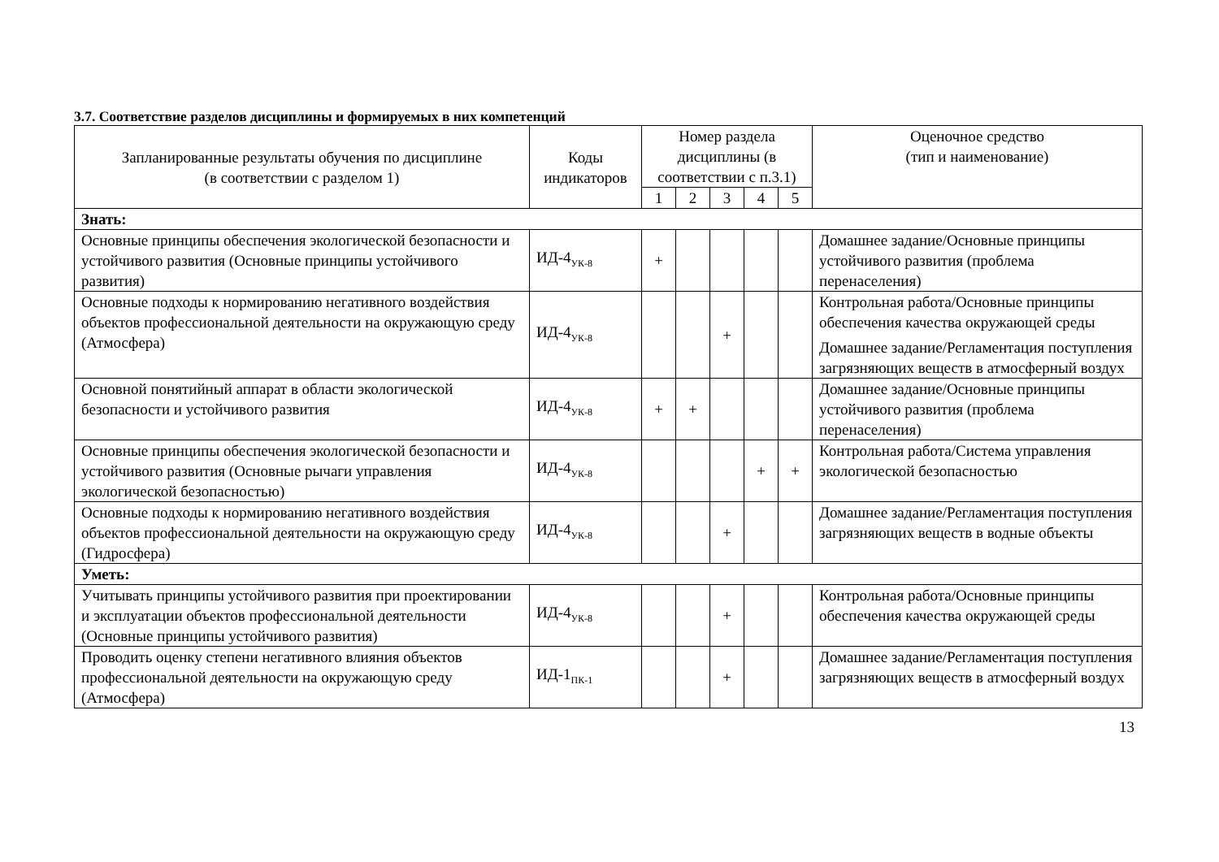3.7. Соответствие разделов дисциплины и формируемых в них компетенций
| Запланированные результаты обучения по дисциплине (в соответствии с разделом 1) | Коды индикаторов | Номер раздела дисциплины (в соответствии с п.3.1) | | | | | Оценочное средство (тип и наименование) |
| --- | --- | --- | --- | --- | --- | --- | --- |
| | | 1 | 2 | 3 | 4 | 5 | |
| Знать: | | | | | | | |
| Основные принципы обеспечения экологической безопасности и устойчивого развития (Основные принципы устойчивого развития) | ИД-4<sub>УК-8</sub> | + | | | | | Домашнее задание/Основные принципы устойчивого развития (проблема перенаселения) |
| Основные подходы к нормированию негативного воздействия объектов профессиональной деятельности на окружающую среду (Атмосфера) | ИД-4<sub>УК-8</sub> | | | + | | | Контрольная работа/Основные принципы обеспечения качества окружающей среды Домашнее задание/Регламентация поступления загрязняющих веществ в атмосферный воздух |
| Основной понятийный аппарат в области экологической безопасности и устойчивого развития | ИД-4<sub>УК-8</sub> | + | + | | | | Домашнее задание/Основные принципы устойчивого развития (проблема перенаселения) |
| Основные принципы обеспечения экологической безопасности и устойчивого развития (Основные рычаги управления экологической безопасностью) | ИД-4<sub>УК-8</sub> | | | | + | + | Контрольная работа/Система управления экологической безопасностью |
| Основные подходы к нормированию негативного воздействия объектов профессиональной деятельности на окружающую среду (Гидросфера) | ИД-4<sub>УК-8</sub> | | | + | | | Домашнее задание/Регламентация поступления загрязняющих веществ в водные объекты |
| Уметь: | | | | | | | |
| Учитывать принципы устойчивого развития при проектировании и эксплуатации объектов профессиональной деятельности (Основные принципы устойчивого развития) | ИД-4<sub>УК-8</sub> | | | + | | | Контрольная работа/Основные принципы обеспечения качества окружающей среды |
| Проводить оценку степени негативного влияния объектов профессиональной деятельности на окружающую среду (Атмосфера) | ИД-1<sub>ПК-1</sub> | | | + | | | Домашнее задание/Регламентация поступления загрязняющих веществ в атмосферный воздух |
13